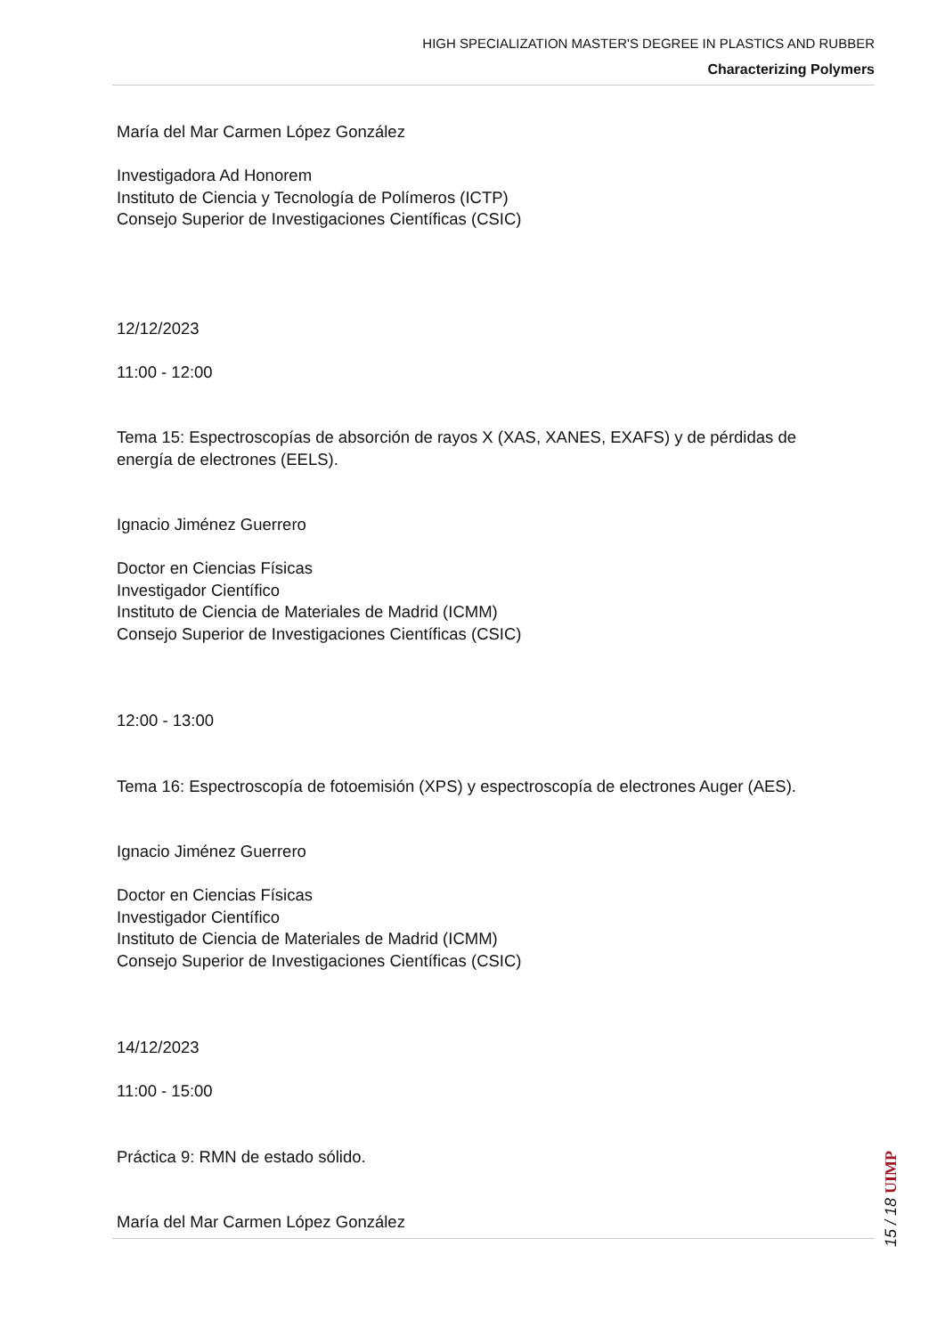HIGH SPECIALIZATION MASTER'S DEGREE IN PLASTICS AND RUBBER
Characterizing Polymers
María del Mar Carmen López González
Investigadora Ad Honorem
Instituto de Ciencia y Tecnología de Polímeros (ICTP)
Consejo Superior de Investigaciones Científicas (CSIC)
12/12/2023
11:00 - 12:00
Tema 15: Espectroscopías de absorción de rayos X (XAS, XANES, EXAFS) y de pérdidas de energía de electrones (EELS).
Ignacio Jiménez Guerrero
Doctor en Ciencias Físicas
Investigador Científico
Instituto de Ciencia de Materiales de Madrid (ICMM)
Consejo Superior de Investigaciones Científicas (CSIC)
12:00 - 13:00
Tema 16: Espectroscopía de fotoemisión (XPS) y espectroscopía de electrones Auger (AES).
Ignacio Jiménez Guerrero
Doctor en Ciencias Físicas
Investigador Científico
Instituto de Ciencia de Materiales de Madrid (ICMM)
Consejo Superior de Investigaciones Científicas (CSIC)
14/12/2023
11:00 - 15:00
Práctica 9: RMN de estado sólido.
María del Mar Carmen López González
15 / 18 UIMP